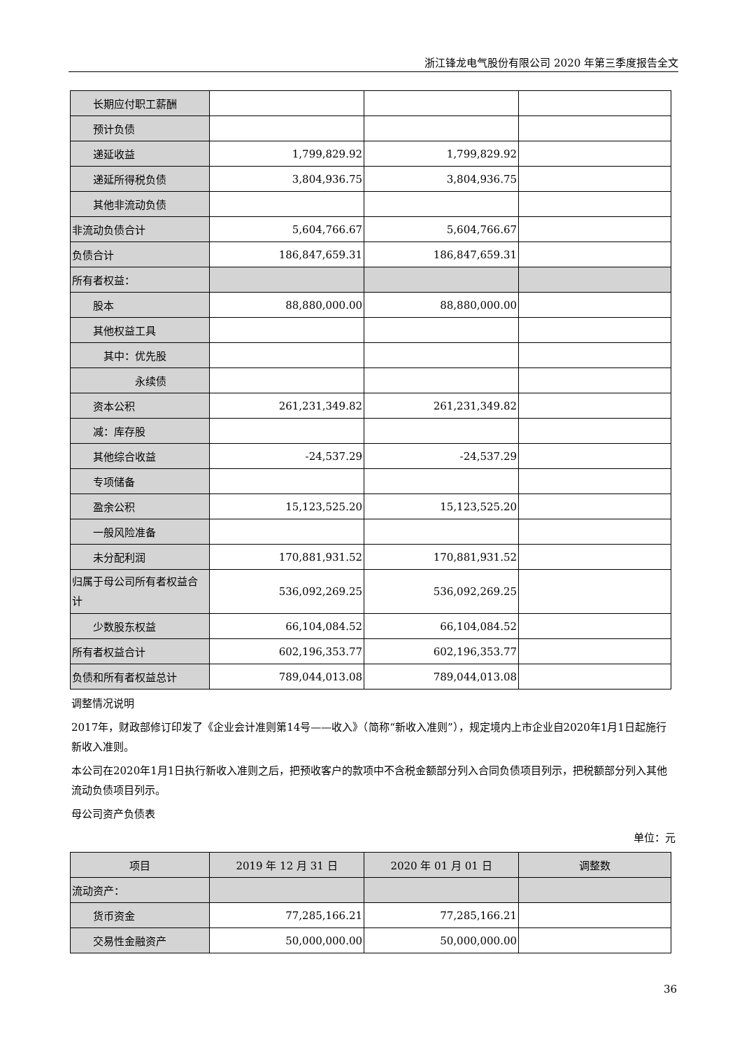浙江锋龙电气股份有限公司 2020 年第三季度报告全文
| 长期应付职工薪酬 | | | |
| 预计负债 | | | |
| 递延收益 | 1,799,829.92 | 1,799,829.92 | |
| 递延所得税负债 | 3,804,936.75 | 3,804,936.75 | |
| 其他非流动负债 | | | |
| 非流动负债合计 | 5,604,766.67 | 5,604,766.67 | |
| 负债合计 | 186,847,659.31 | 186,847,659.31 | |
| 所有者权益： | | | |
| 股本 | 88,880,000.00 | 88,880,000.00 | |
| 其他权益工具 | | | |
| 其中：优先股 | | | |
| 永续债 | | | |
| 资本公积 | 261,231,349.82 | 261,231,349.82 | |
| 减：库存股 | | | |
| 其他综合收益 | -24,537.29 | -24,537.29 | |
| 专项储备 | | | |
| 盈余公积 | 15,123,525.20 | 15,123,525.20 | |
| 一般风险准备 | | | |
| 未分配利润 | 170,881,931.52 | 170,881,931.52 | |
| 归属于母公司所有者权益合计 | 536,092,269.25 | 536,092,269.25 | |
| 少数股东权益 | 66,104,084.52 | 66,104,084.52 | |
| 所有者权益合计 | 602,196,353.77 | 602,196,353.77 | |
| 负债和所有者权益总计 | 789,044,013.08 | 789,044,013.08 | |
调整情况说明
2017年，财政部修订印发了《企业会计准则第14号——收入》（简称“新收入准则”），规定境内上市企业自2020年1月1日起施行新收入准则。
本公司在2020年1月1日执行新收入准则之后，把预收客户的款项中不含税金额部分列入合同负债项目列示，把税额部分列入其他流动负债项目列示。
母公司资产负债表
单位：元
| 项目 | 2019 年 12 月 31 日 | 2020 年 01 月 01 日 | 调整数 |
| --- | --- | --- | --- |
| 流动资产： | | | |
| 货币资金 | 77,285,166.21 | 77,285,166.21 | |
| 交易性金融资产 | 50,000,000.00 | 50,000,000.00 | |
36